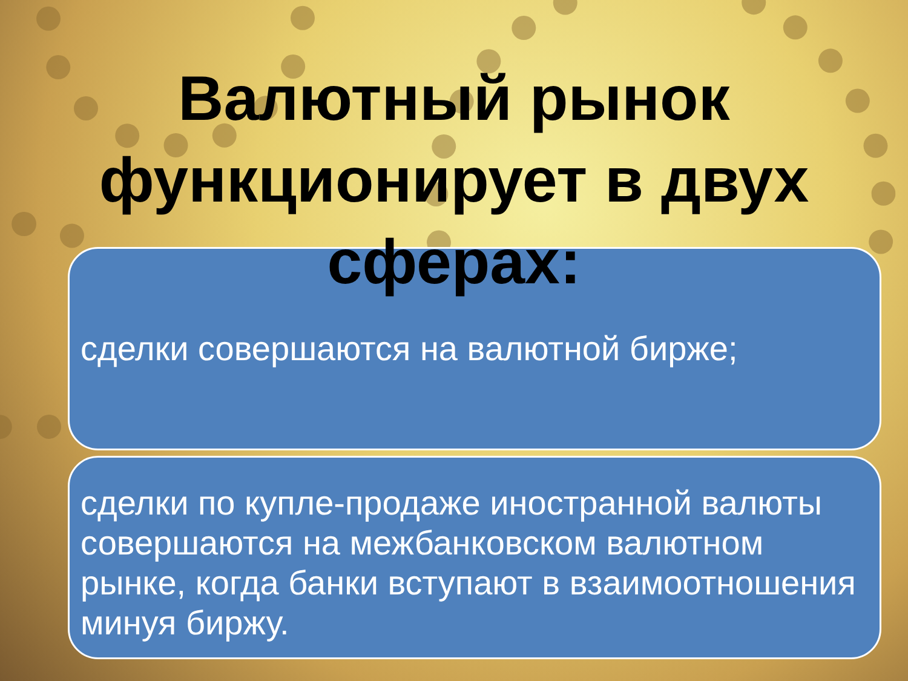Валютный рынок функционирует в двух сферах:
сделки совершаются на валютной бирже;
сделки по купле-продаже иностранной валюты совершаются на межбанковском валютном рынке, когда банки вступают в взаимоотношения минуя биржу.